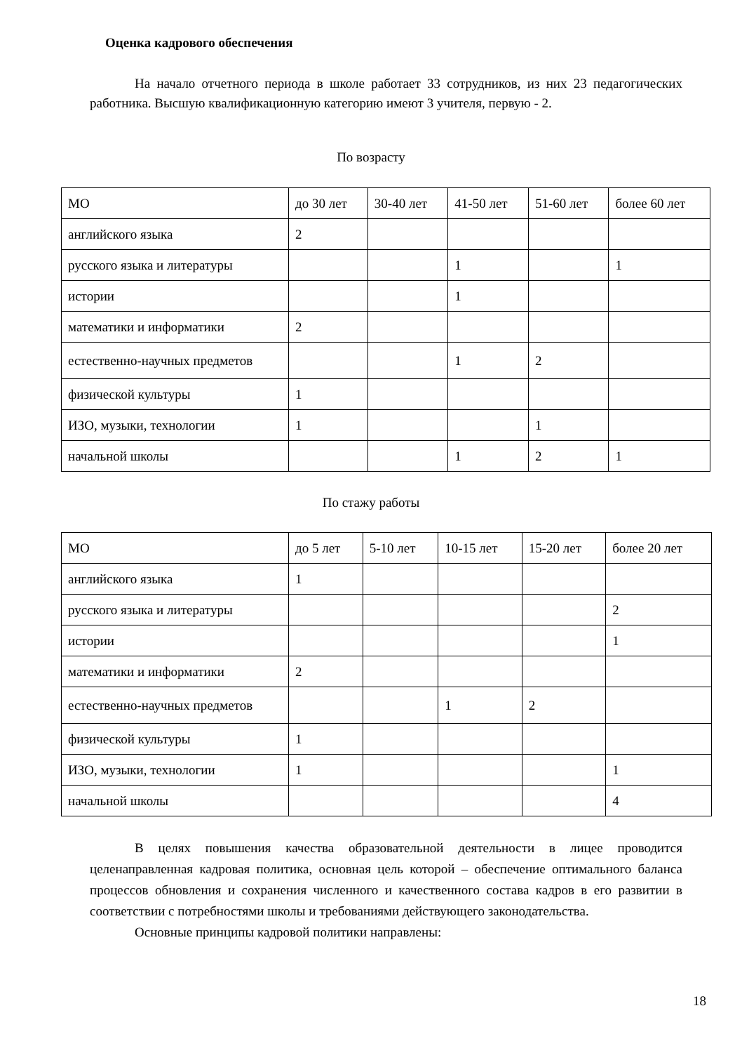Оценка кадрового обеспечения
На начало отчетного периода в школе работает 33 сотрудников, из них 23 педагогических работника. Высшую квалификационную категорию имеют 3 учителя, первую - 2.
По возрасту
| МО | до 30 лет | 30-40 лет | 41-50 лет | 51-60 лет | более 60 лет |
| английского языка | 2 | | | | |
| русского языка и литературы | | | 1 | | 1 |
| истории | | | 1 | | |
| математики и информатики | 2 | | | | |
| естественно-научных предметов | | | 1 | 2 | |
| физической культуры | 1 | | | | |
| ИЗО, музыки, технологии | 1 | | | 1 | |
| начальной школы | | | 1 | 2 | 1 |
По стажу работы
| МО | до 5 лет | 5-10 лет | 10-15 лет | 15-20 лет | более 20 лет |
| английского языка | 1 | | | | |
| русского языка и литературы | | | | | 2 |
| истории | | | | | 1 |
| математики и информатики | 2 | | | | |
| естественно-научных предметов | | | 1 | 2 | |
| физической культуры | 1 | | | | |
| ИЗО, музыки, технологии | 1 | | | | 1 |
| начальной школы | | | | | 4 |
В целях повышения качества образовательной деятельности в лицее проводится целенаправленная кадровая политика, основная цель которой – обеспечение оптимального баланса процессов обновления и сохранения численного и качественного состава кадров в его развитии в соответствии с потребностями школы и требованиями действующего законодательства.
Основные принципы кадровой политики направлены:
18